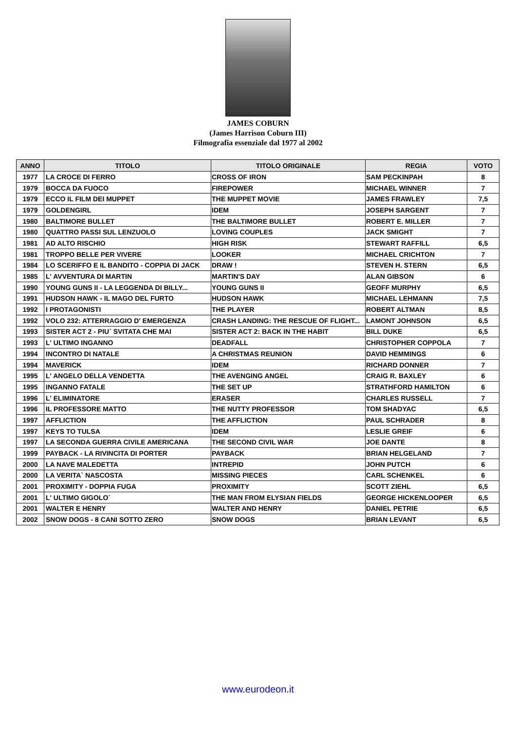JAMES COBURN
(James Harrison Coburn III)
Filmografia essenziale dal 1977 al 2002
| ANNO | TITOLO | TITOLO ORIGINALE | REGIA | VOTO |
| --- | --- | --- | --- | --- |
| 1977 | LA CROCE DI FERRO | CROSS OF IRON | SAM PECKINPAH | 8 |
| 1979 | BOCCA DA FUOCO | FIREPOWER | MICHAEL WINNER | 7 |
| 1979 | ECCO IL FILM DEI MUPPET | THE MUPPET MOVIE | JAMES FRAWLEY | 7,5 |
| 1979 | GOLDENGIRL | IDEM | JOSEPH SARGENT | 7 |
| 1980 | BALTIMORE BULLET | THE BALTIMORE BULLET | ROBERT E. MILLER | 7 |
| 1980 | QUATTRO PASSI SUL LENZUOLO | LOVING COUPLES | JACK SMIGHT | 7 |
| 1981 | AD ALTO RISCHIO | HIGH RISK | STEWART RAFFILL | 6,5 |
| 1981 | TROPPO BELLE PER VIVERE | LOOKER | MICHAEL CRICHTON | 7 |
| 1984 | LO SCERIFFO E IL BANDITO - COPPIA DI JACK | DRAW ! | STEVEN H. STERN | 6,5 |
| 1985 | L' AVVENTURA DI MARTIN | MARTIN'S DAY | ALAN GIBSON | 6 |
| 1990 | YOUNG GUNS II - LA LEGGENDA DI BILLY... | YOUNG GUNS II | GEOFF MURPHY | 6,5 |
| 1991 | HUDSON HAWK - IL MAGO DEL FURTO | HUDSON HAWK | MICHAEL LEHMANN | 7,5 |
| 1992 | I PROTAGONISTI | THE PLAYER | ROBERT ALTMAN | 8,5 |
| 1992 | VOLO 232: ATTERRAGGIO D' EMERGENZA | CRASH LANDING: THE RESCUE OF FLIGHT... | LAMONT JOHNSON | 6,5 |
| 1993 | SISTER ACT 2 - PIU` SVITATA CHE MAI | SISTER ACT 2: BACK IN THE HABIT | BILL DUKE | 6,5 |
| 1993 | L' ULTIMO INGANNO | DEADFALL | CHRISTOPHER COPPOLA | 7 |
| 1994 | INCONTRO DI NATALE | A CHRISTMAS REUNION | DAVID HEMMINGS | 6 |
| 1994 | MAVERICK | IDEM | RICHARD DONNER | 7 |
| 1995 | L' ANGELO DELLA VENDETTA | THE AVENGING ANGEL | CRAIG R. BAXLEY | 6 |
| 1995 | INGANNO FATALE | THE SET UP | STRATHFORD HAMILTON | 6 |
| 1996 | L' ELIMINATORE | ERASER | CHARLES RUSSELL | 7 |
| 1996 | IL PROFESSORE MATTO | THE NUTTY PROFESSOR | TOM SHADYAC | 6,5 |
| 1997 | AFFLICTION | THE AFFLICTION | PAUL SCHRADER | 8 |
| 1997 | KEYS TO TULSA | IDEM | LESLIE GREIF | 6 |
| 1997 | LA SECONDA GUERRA CIVILE AMERICANA | THE SECOND CIVIL WAR | JOE DANTE | 8 |
| 1999 | PAYBACK - LA RIVINCITA DI PORTER | PAYBACK | BRIAN HELGELAND | 7 |
| 2000 | LA NAVE MALEDETTA | INTREPID | JOHN PUTCH | 6 |
| 2000 | LA VERITA` NASCOSTA | MISSING PIECES | CARL SCHENKEL | 6 |
| 2001 | PROXIMITY - DOPPIA FUGA | PROXIMITY | SCOTT ZIEHL | 6,5 |
| 2001 | L' ULTIMO GIGOLO` | THE MAN FROM ELYSIAN FIELDS | GEORGE HICKENLOOPER | 6,5 |
| 2001 | WALTER E HENRY | WALTER AND HENRY | DANIEL PETRIE | 6,5 |
| 2002 | SNOW DOGS - 8 CANI SOTTO ZERO | SNOW DOGS | BRIAN LEVANT | 6,5 |
www.eurodeon.it